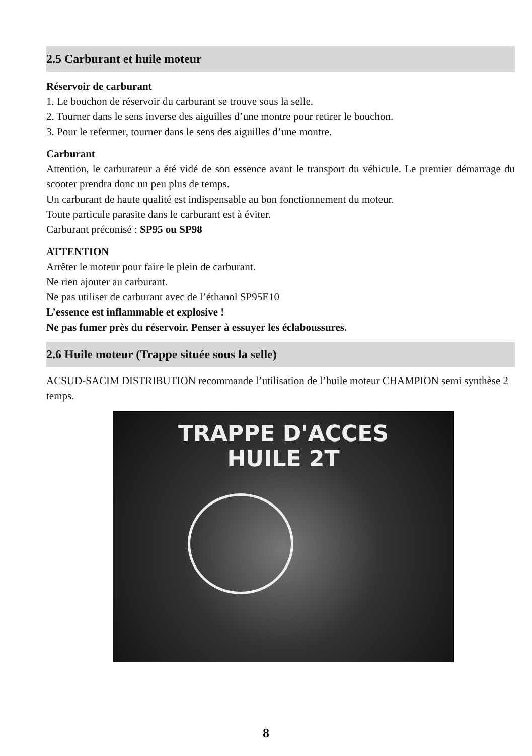2.5 Carburant et huile moteur
Réservoir de carburant
1. Le bouchon de réservoir du carburant se trouve sous la selle.
2. Tourner dans le sens inverse des aiguilles d’une montre pour retirer le bouchon.
3. Pour le refermer, tourner dans le sens des aiguilles d’une montre.
Carburant
Attention, le carburateur a été vidé de son essence avant le transport du véhicule. Le premier démarrage du scooter prendra donc un peu plus de temps.
Un carburant de haute qualité est indispensable au bon fonctionnement du moteur.
Toute particule parasite dans le carburant est à éviter.
Carburant préconisé : SP95 ou SP98
ATTENTION
Arrêter le moteur pour faire le plein de carburant.
Ne rien ajouter au carburant.
Ne pas utiliser de carburant avec de l’éthanol SP95E10
L’essence est inflammable et explosive !
Ne pas fumer près du réservoir. Penser à essuyer les éclaboussures.
2.6 Huile moteur (Trappe située sous la selle)
ACSUD-SACIM DISTRIBUTION recommande l’utilisation de l’huile moteur CHAMPION semi synthèse 2 temps.
TRAPPE D'ACCES
HUILE 2T
8